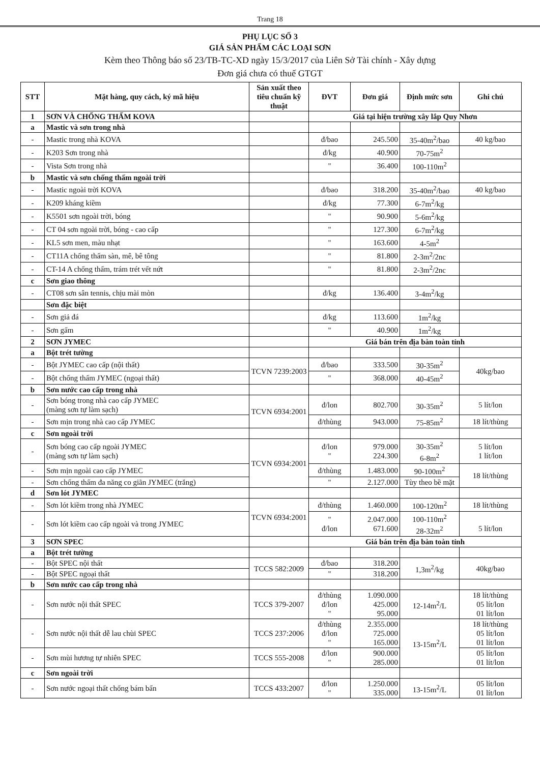Trang 18
PHỤ LỤC SỐ 3
GIÁ SẢN PHẨM CÁC LOẠI SƠN
Kèm theo Thông báo số 23/TB-TC-XD ngày 15/3/2017 của Liên Sở Tài chính - Xây dựng
Đơn giá chưa có thuế GTGT
| STT | Mặt hàng, quy cách, ký mã hiệu | Sản xuất theo tiêu chuẩn kỹ thuật | ĐVT | Đơn giá | Định mức sơn | Ghi chú |
| --- | --- | --- | --- | --- | --- | --- |
| 1 | SƠN VÀ CHỐNG THẤM KOVA | | Giá tại hiện trường xây lắp Quy Nhơn | | | |
| a | Mastic và sơn trong nhà | | | | | |
| - | Mastic trong nhà KOVA | | đ/bao | 245.500 | 35-40m<sup>2</sup>/bao | 40 kg/bao |
| - | K203 Sơn trong nhà | | đ/kg | 40.900 | 70-75m<sup>2</sup> | |
| - | Vista Sơn trong nhà | | " | 36.400 | 100-110m<sup>2</sup> | |
| b | Mastic và sơn chống thấm ngoài trời | | | | | |
| - | Mastic ngoài trời KOVA | | đ/bao | 318.200 | 35-40m<sup>2</sup>/bao | 40 kg/bao |
| - | K209 kháng kiềm | | đ/kg | 77.300 | 6-7m<sup>2</sup>/kg | |
| - | K5501 sơn ngoài trời, bóng | | " | 90.900 | 5-6m<sup>2</sup>/kg | |
| - | CT 04 sơn ngoài trời, bóng - cao cấp | | " | 127.300 | 6-7m<sup>2</sup>/kg | |
| - | KL5 sơn men, màu nhạt | | " | 163.600 | 4-5m<sup>2</sup> | |
| - | CT11A chống thấm sàn, mê, bê tông | | " | 81.800 | 2-3m<sup>2</sup>/2nc | |
| - | CT-14 A chống thấm, trám trét vết nứt | | " | 81.800 | 2-3m<sup>2</sup>/2nc | |
| c | Sơn giao thông | | | | | |
| - | CT08 sơn sân tennis, chịu mài mòn | | đ/kg | 136.400 | 3-4m<sup>2</sup>/kg | |
| | Sơn đặc biệt | | | | | |
| - | Sơn giả đá | | đ/kg | 113.600 | 1m<sup>2</sup>/kg | |
| - | Sơn gấm | | " | 40.900 | 1m<sup>2</sup>/kg | |
| 2 | SƠN JYMEC | | Giá bán trên địa bàn toàn tỉnh | | | |
| a | Bột trét tường | | | | | |
| - | Bột JYMEC cao cấp (nội thất) | TCVN 7239:2003 | đ/bao | 333.500 | 30-35m<sup>2</sup> | 40kg/bao |
| - | Bột chống thấm JYMEC (ngoại thất) | | " | 368.000 | 40-45m<sup>2</sup> | |
| b | Sơn nước cao cấp trong nhà | | | | | |
| - | Sơn bóng trong nhà cao cấp JYMEC (màng sơn tự làm sạch) | TCVN 6934:2001 | đ/lon | 802.700 | 30-35m<sup>2</sup> | 5 lít/lon |
| - | Sơn mịn trong nhà cao cấp JYMEC | | đ/thùng | 943.000 | 75-85m<sup>2</sup> | 18 lít/thùng |
| c | Sơn ngoài trời | | | | | |
| - | Sơn bóng cao cấp ngoài JYMEC (màng sơn tự làm sạch) | TCVN 6934:2001 | đ/lon " | 979.000 224.300 | 30-35m<sup>2</sup> 6-8m<sup>2</sup> | 5 lít/lon 1 lít/lon |
| - | Sơn mịn ngoài cao cấp JYMEC | | đ/thùng | 1.483.000 | 90-100m<sup>2</sup> | 18 lít/thùng |
| - | Sơn chống thấm đa năng co giãn JYMEC (trắng) | | " | 2.127.000 | Tùy theo bề mặt | |
| d | Sơn lót JYMEC | | | | | |
| - | Sơn lót kiềm trong nhà JYMEC | TCVN 6934:2001 | đ/thùng | 1.460.000 | 100-120m<sup>2</sup> | 18 lít/thùng |
| - | Sơn lót kiềm cao cấp ngoài và trong JYMEC | | " đ/lon | 2.047.000 671.600 | 100-110m<sup>2</sup> 28-32m<sup>2</sup> | 5 lít/lon |
| 3 | SƠN SPEC | | Giá bán trên địa bàn toàn tỉnh | | | |
| a | Bột trét tường | | | | | |
| - | Bột SPEC nội thất | TCCS 582:2009 | đ/bao | 318.200 | 1,3m<sup>2</sup>/kg | 40kg/bao |
| - | Bột SPEC ngoại thất | | " | 318.200 | | |
| b | Sơn nước cao cấp trong nhà | | | | | |
| - | Sơn nước nội thất SPEC | TCCS 379-2007 | đ/thùng đ/lon " | 1.090.000 425.000 95.000 | 12-14m<sup>2</sup>/L | 18 lít/thùng 05 lít/lon 01 lít/lon |
| - | Sơn nước nội thất dễ lau chùi SPEC | TCCS 237:2006 | đ/thùng đ/lon " | 2.355.000 725.000 165.000 | 13-15m<sup>2</sup>/L | 18 lít/thùng 05 lít/lon 01 lít/lon |
| - | Sơn mùi hương tự nhiên SPEC | TCCS 555-2008 | đ/lon " | 900.000 285.000 | | 05 lít/lon 01 lít/lon |
| c | Sơn ngoài trời | | | | | |
| - | Sơn nước ngoại thất chống bám bẩn | TCCS 433:2007 | đ/lon " | 1.250.000 335.000 | 13-15m<sup>2</sup>/L | 05 lít/lon 01 lít/lon |